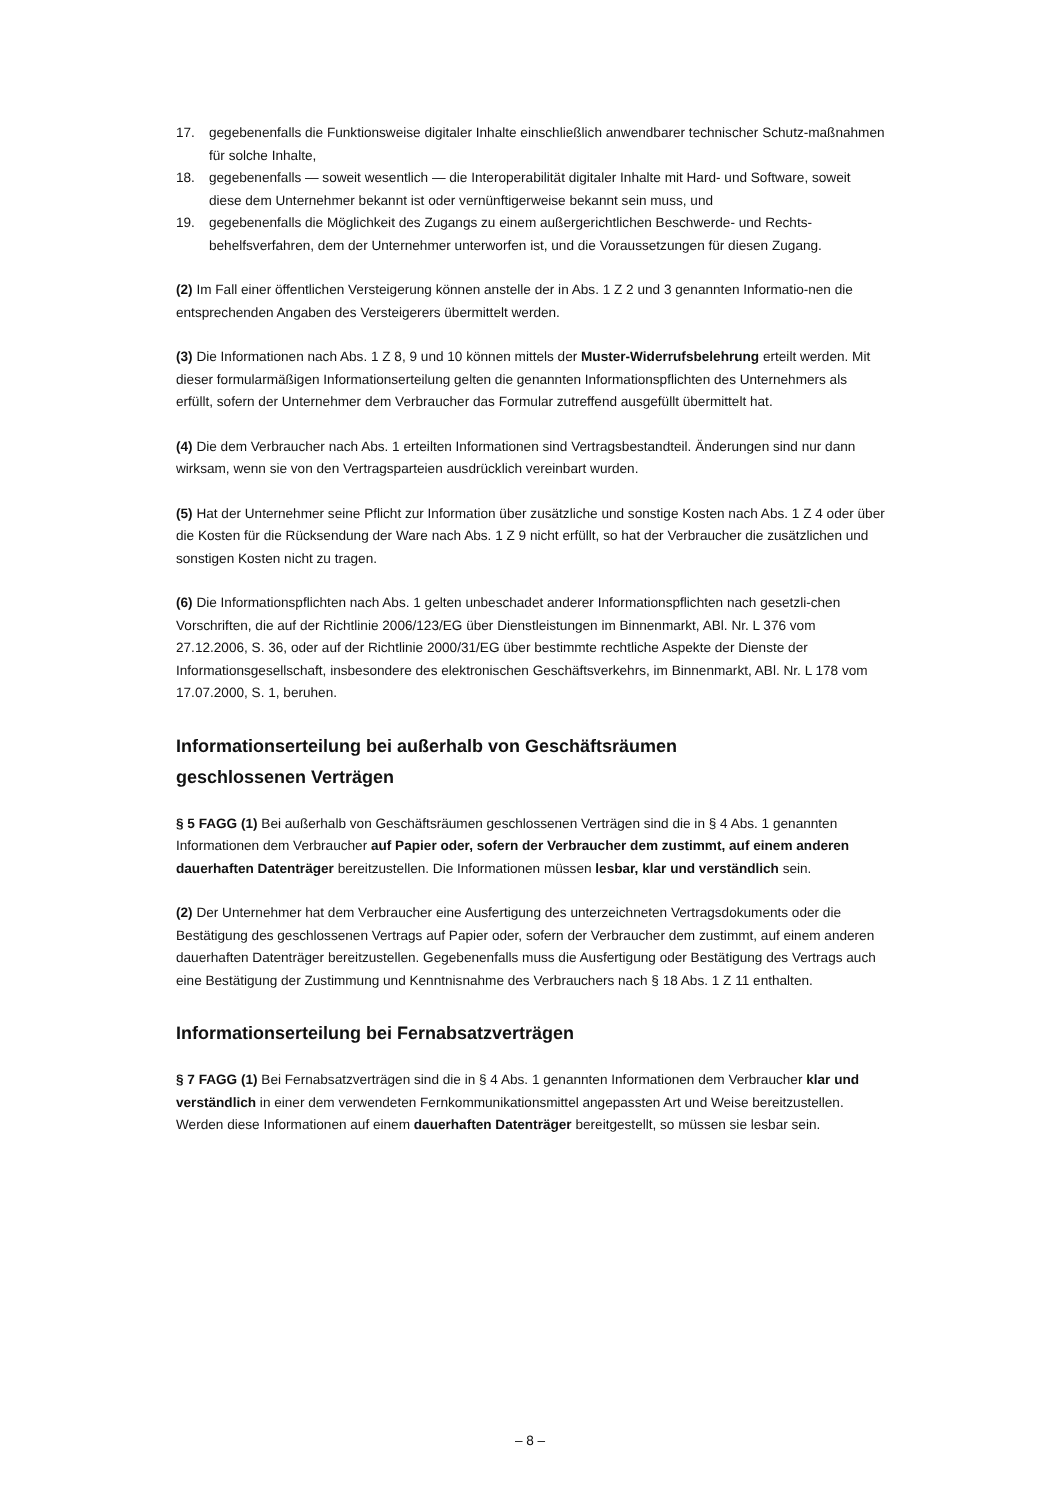17. gegebenenfalls die Funktionsweise digitaler Inhalte einschließlich anwendbarer technischer Schutz-maßnahmen für solche Inhalte,
18. gegebenenfalls — soweit wesentlich — die Interoperabilität digitaler Inhalte mit Hard- und Software, soweit diese dem Unternehmer bekannt ist oder vernünftigerweise bekannt sein muss, und
19. gegebenenfalls die Möglichkeit des Zugangs zu einem außergerichtlichen Beschwerde- und Rechts-behelfsverfahren, dem der Unternehmer unterworfen ist, und die Voraussetzungen für diesen Zugang.
(2) Im Fall einer öffentlichen Versteigerung können anstelle der in Abs. 1 Z 2 und 3 genannten Informatio-nen die entsprechenden Angaben des Versteigerers übermittelt werden.
(3) Die Informationen nach Abs. 1 Z 8, 9 und 10 können mittels der Muster-Widerrufsbelehrung erteilt werden. Mit dieser formularmäßigen Informationserteilung gelten die genannten Informationspflichten des Unternehmers als erfüllt, sofern der Unternehmer dem Verbraucher das Formular zutreffend ausgefüllt übermittelt hat.
(4) Die dem Verbraucher nach Abs. 1 erteilten Informationen sind Vertragsbestandteil. Änderungen sind nur dann wirksam, wenn sie von den Vertragsparteien ausdrücklich vereinbart wurden.
(5) Hat der Unternehmer seine Pflicht zur Information über zusätzliche und sonstige Kosten nach Abs. 1 Z 4 oder über die Kosten für die Rücksendung der Ware nach Abs. 1 Z 9 nicht erfüllt, so hat der Verbraucher die zusätzlichen und sonstigen Kosten nicht zu tragen.
(6) Die Informationspflichten nach Abs. 1 gelten unbeschadet anderer Informationspflichten nach gesetzli-chen Vorschriften, die auf der Richtlinie 2006/123/EG über Dienstleistungen im Binnenmarkt, ABl. Nr. L 376 vom 27.12.2006, S. 36, oder auf der Richtlinie 2000/31/EG über bestimmte rechtliche Aspekte der Dienste der Informationsgesellschaft, insbesondere des elektronischen Geschäftsverkehrs, im Binnenmarkt, ABl. Nr. L 178 vom 17.07.2000, S. 1, beruhen.
Informationserteilung bei außerhalb von Geschäftsräumen
geschlossenen Verträgen
§ 5 FAGG (1) Bei außerhalb von Geschäftsräumen geschlossenen Verträgen sind die in § 4 Abs. 1 genannten Informationen dem Verbraucher auf Papier oder, sofern der Verbraucher dem zustimmt, auf einem anderen dauerhaften Datenträger bereitzustellen. Die Informationen müssen lesbar, klar und verständlich sein.
(2) Der Unternehmer hat dem Verbraucher eine Ausfertigung des unterzeichneten Vertragsdokuments oder die Bestätigung des geschlossenen Vertrags auf Papier oder, sofern der Verbraucher dem zustimmt, auf einem anderen dauerhaften Datenträger bereitzustellen. Gegebenenfalls muss die Ausfertigung oder Bestätigung des Vertrags auch eine Bestätigung der Zustimmung und Kenntnisnahme des Verbrauchers nach § 18 Abs. 1 Z 11 enthalten.
Informationserteilung bei Fernabsatzverträgen
§ 7 FAGG (1) Bei Fernabsatzverträgen sind die in § 4 Abs. 1 genannten Informationen dem Verbraucher klar und verständlich in einer dem verwendeten Fernkommunikationsmittel angepassten Art und Weise bereitzustellen. Werden diese Informationen auf einem dauerhaften Datenträger bereitgestellt, so müssen sie lesbar sein.
– 8 –